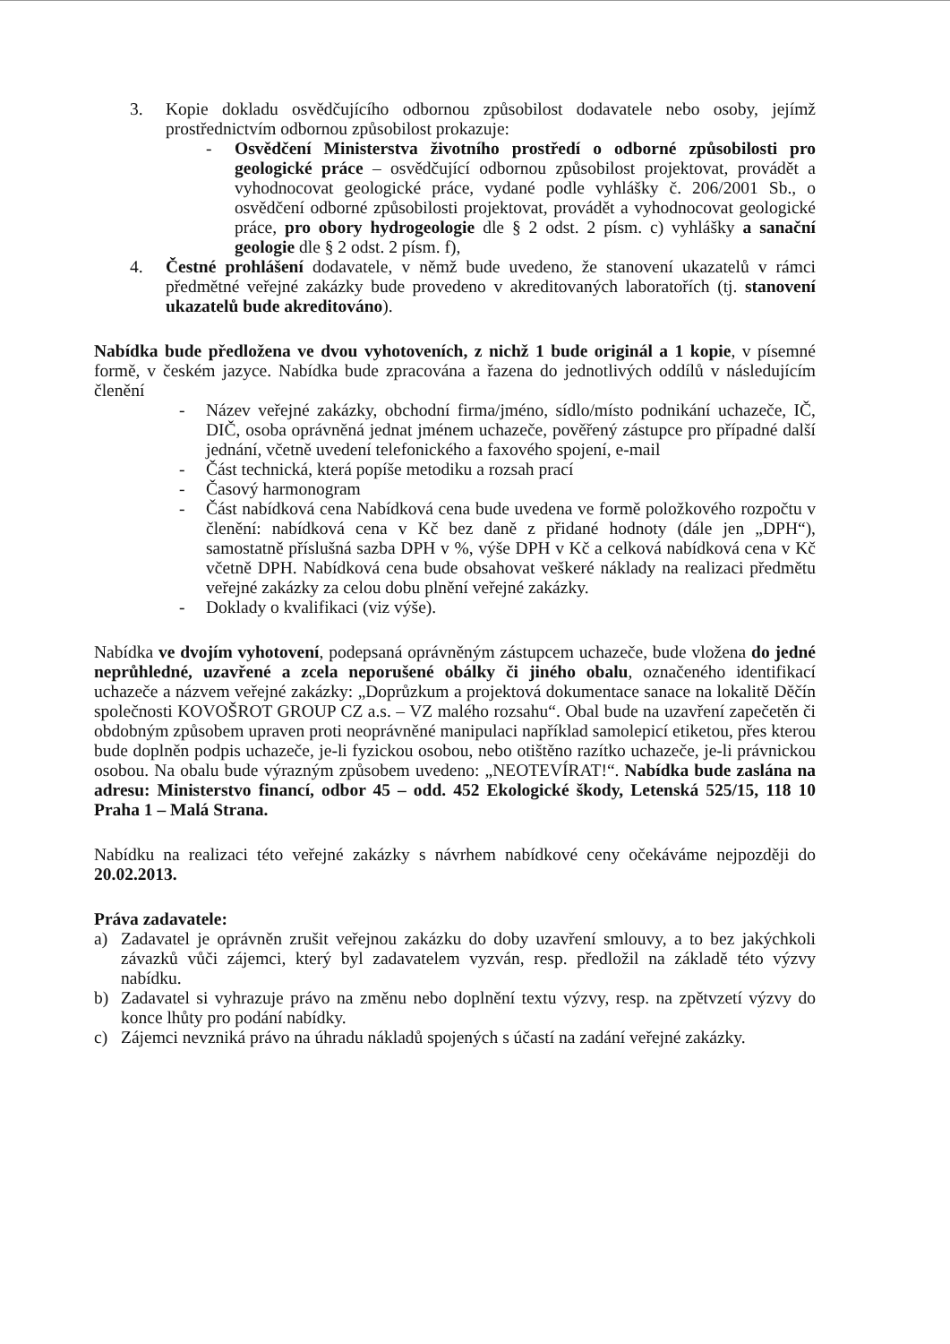3. Kopie dokladu osvědčujícího odbornou způsobilost dodavatele nebo osoby, jejímž prostřednictvím odbornou způsobilost prokazuje:
- Osvědčení Ministerstva životního prostředí o odborné způsobilosti pro geologické práce – osvědčující odbornou způsobilost projektovat, provádět a vyhodnocovat geologické práce, vydané podle vyhlášky č. 206/2001 Sb., o osvědčení odborné způsobilosti projektovat, provádět a vyhodnocovat geologické práce, pro obory hydrogeologie dle § 2 odst. 2 písm. c) vyhlášky a sanační geologie dle § 2 odst. 2 písm. f),
4. Čestné prohlášení dodavatele, v němž bude uvedeno, že stanovení ukazatelů v rámci předmětné veřejné zakázky bude provedeno v akreditovaných laboratořích (tj. stanovení ukazatelů bude akreditováno).
Nabídka bude předložena ve dvou vyhotoveních, z nichž 1 bude originál a 1 kopie, v písemné formě, v českém jazyce. Nabídka bude zpracována a řazena do jednotlivých oddílů v následujícím členění
- Název veřejné zakázky, obchodní firma/jméno, sídlo/místo podnikání uchazeče, IČ, DIČ, osoba oprávněná jednat jménem uchazeče, pověřený zástupce pro případné další jednání, včetně uvedení telefonického a faxového spojení, e-mail
- Část technická, která popíše metodiku a rozsah prací
- Časový harmonogram
- Část nabídková cena Nabídková cena bude uvedena ve formě položkového rozpočtu v členění: nabídková cena v Kč bez daně z přidané hodnoty (dále jen „DPH“), samostatně příslušná sazba DPH v %, výše DPH v Kč a celková nabídková cena v Kč včetně DPH. Nabídková cena bude obsahovat veškeré náklady na realizaci předmětu veřejné zakázky za celou dobu plnění veřejné zakázky.
- Doklady o kvalifikaci (viz výše).
Nabídka ve dvojím vyhotovení, podepsaná oprávněným zástupcem uchazeče, bude vložena do jedné neprůhledné, uzavřené a zcela neporušené obálky či jiného obalu, označeného identifikací uchazeče a názvem veřejné zakázky: „Doprůzkum a projektová dokumentace sanace na lokalitě Děčín společnosti KOVOŠROT GROUP CZ a.s. – VZ malého rozsahu“. Obal bude na uzavření zapečetěn či obdobným způsobem upraven proti neoprávněné manipulaci například samolepicí etiketou, přes kterou bude doplněn podpis uchazeče, je-li fyzickou osobou, nebo otištěno razítko uchazeče, je-li právnickou osobou. Na obalu bude výrazným způsobem uvedeno: „NEOTEVÍRAT!“. Nabídka bude zaslána na adresu: Ministerstvo financí, odbor 45 – odd. 452 Ekologické škody, Letenská 525/15, 118 10 Praha 1 – Malá Strana.
Nabídku na realizaci této veřejné zakázky s návrhem nabídkové ceny očekáváme nejpozději do 20.02.2013.
Práva zadavatele:
a) Zadavatel je oprávněn zrušit veřejnou zakázku do doby uzavření smlouvy, a to bez jakýchkoli závazků vůči zájemci, který byl zadavatelem vyzván, resp. předložil na základě této výzvy nabídku.
b) Zadavatel si vyhrazuje právo na změnu nebo doplnění textu výzvy, resp. na zpětvzetí výzvy do konce lhůty pro podání nabídky.
c) Zájemci nevzniká právo na úhradu nákladů spojených s účastí na zadání veřejné zakázky.